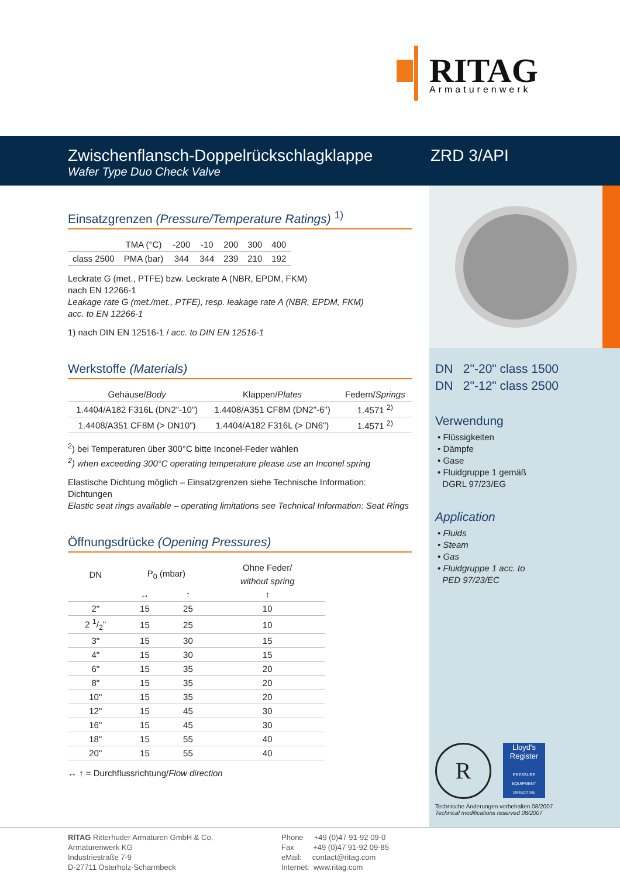RITAG
Armaturenwerk
Zwischenflansch-Doppelrückschlagklappe
Wafer Type Duo Check Valve
ZRD 3/API
Einsatzgrenzen (Pressure/Temperature Ratings) <sup>1)</sup>
| | TMA (°C) | -200 | -10 | 200 | 300 | 400 |
| class 2500 | PMA (bar) | 344 | 344 | 239 | 210 | 192 |
Leckrate G (met., PTFE) bzw. Leckrate A (NBR, EPDM, FKM)
nach EN 12266-1
Leakage rate G (met./met., PTFE), resp. leakage rate A (NBR, EPDM, FKM)
acc. to EN 12266-1
1) nach DIN EN 12516-1 / acc. to DIN EN 12516-1
Werkstoffe (Materials)
| Gehäuse/ Body | Klappen/ Plates | Federn/ Springs |
| 1.4404/A182 F316L (DN2"-10") | 1.4408/A351 CF8M (DN2"-6") | 1.4571 <sup>2)</sup> |
| 1.4408/A351 CF8M (> DN10") | 1.4404/A182 F316L (> DN6") | 1.4571 <sup>2)</sup> |
<sup>2</sup>) bei Temperaturen über 300°C bitte Inconel-Feder wählen
<sup>2</sup>) when exceeding 300°C operating temperature please use an Inconel spring
Elastische Dichtung möglich – Einsatzgrenzen siehe Technische Information: Dichtungen
Elastic seat rings available – operating limitations see Technical Information: Seat Rings
Öffnungsdrücke (Opening Pressures)
| DN | P<sub>0</sub> (mbar) | | Ohne Feder/ |
| | | | without spring |
| | ↔ | ↑ | ↑ |
| 2" | 15 | 25 | 10 |
| 2 1/2" | 15 | 25 | 10 |
| 3" | 15 | 30 | 15 |
| 4" | 15 | 30 | 15 |
| 6" | 15 | 35 | 20 |
| 8" | 15 | 35 | 20 |
| 10" | 15 | 35 | 20 |
| 12" | 15 | 45 | 30 |
| 16" | 15 | 45 | 30 |
| 18" | 15 | 55 | 40 |
| 20" | 15 | 55 | 40 |
↔ ↑ = Durchflussrichtung/Flow direction
DN 2"-20" class 1500
DN 2"-12" class 2500
Verwendung
• Flüssigkeiten
• Dämpfe
• Gase
• Fluidgruppe 1 gemäß
DGRL 97/23/EG
Application
• Fluids
• Steam
• Gas
• Fluidgruppe 1 acc. to
PED 97/23/EC
R
Lloyd's Register
PRESSURE EQUIPMENT DIRECTIVE
Technische Änderungen vorbehalten 08/2007
Technical modifications reserved 08/2007
RITAG Ritterhuder Armaturen GmbH & Co.
Armaturenwerk KG
Industriestraße 7-9
D-27711 Osterholz-Scharmbeck
Phone +49 (0)47 91-92 09-0
Fax +49 (0)47 91-92 09-85
eMail: contact@ritag.com
Internet: www.ritag.com